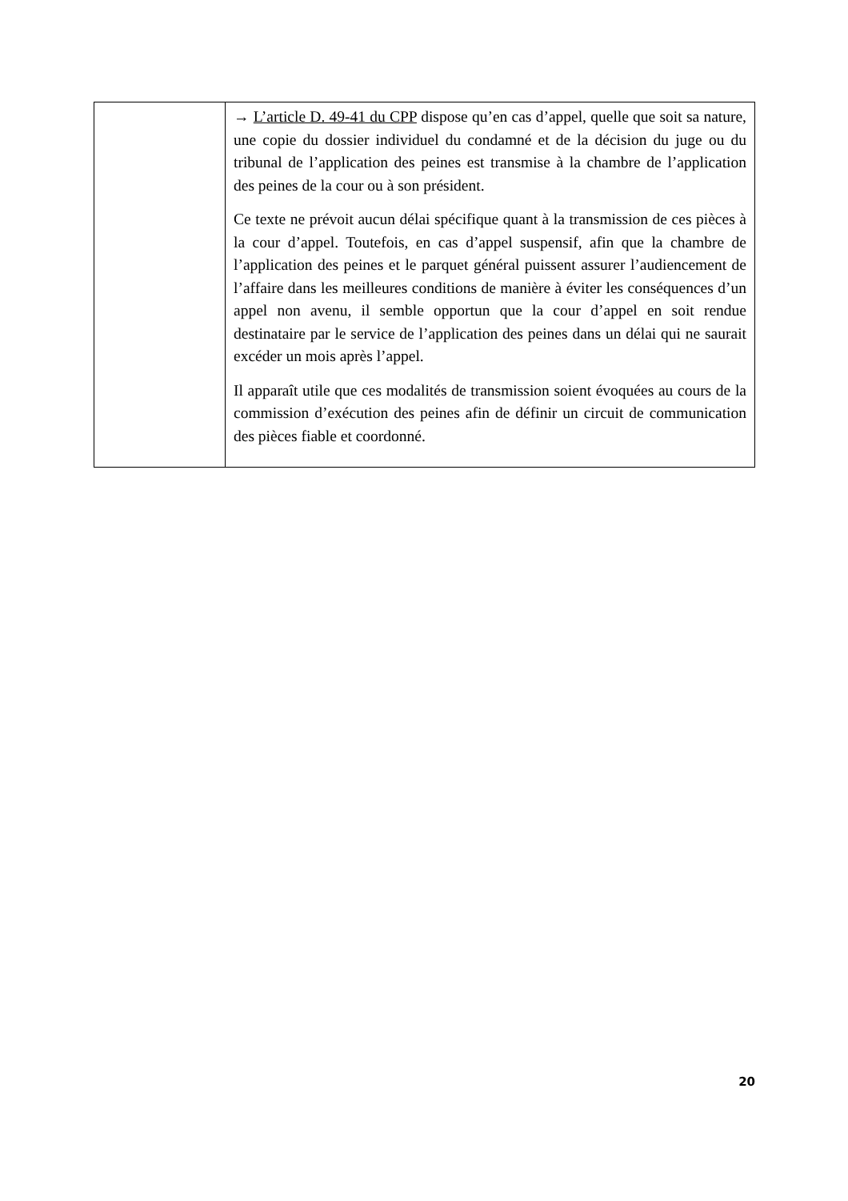| | → L’article D. 49-41 du CPP dispose qu’en cas d’appel, quelle que soit sa nature, une copie du dossier individuel du condamné et de la décision du juge ou du tribunal de l’application des peines est transmise à la chambre de l’application des peines de la cour ou à son président. Ce texte ne prévoit aucun délai spécifique quant à la transmission de ces pièces à la cour d’appel. Toutefois, en cas d’appel suspensif, afin que la chambre de l’application des peines et le parquet général puissent assurer l’audiencement de l’affaire dans les meilleures conditions de manière à éviter les conséquences d’un appel non avenu, il semble opportun que la cour d’appel en soit rendue destinataire par le service de l’application des peines dans un délai qui ne saurait excéder un mois après l’appel. Il apparaît utile que ces modalités de transmission soient évoquées au cours de la commission d’exécution des peines afin de définir un circuit de communication des pièces fiable et coordonné. |
20